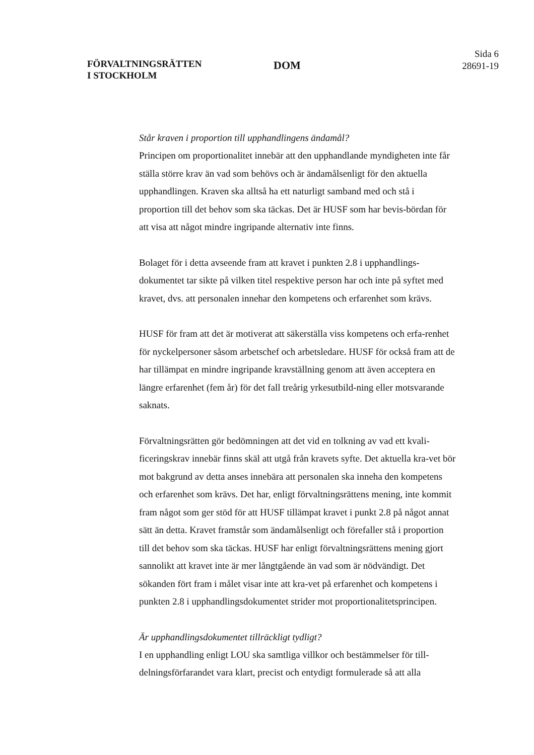FÖRVALTNINGSRÄTTEN I STOCKHOLM
DOM
Sida 6
28691-19
Står kraven i proportion till upphandlingens ändamål?
Principen om proportionalitet innebär att den upphandlande myndigheten inte får ställa större krav än vad som behövs och är ändamålsenligt för den aktuella upphandlingen. Kraven ska alltså ha ett naturligt samband med och stå i proportion till det behov som ska täckas. Det är HUSF som har bevis-bördan för att visa att något mindre ingripande alternativ inte finns.
Bolaget för i detta avseende fram att kravet i punkten 2.8 i upphandlings-dokumentet tar sikte på vilken titel respektive person har och inte på syftet med kravet, dvs. att personalen innehar den kompetens och erfarenhet som krävs.
HUSF för fram att det är motiverat att säkerställa viss kompetens och erfa-renhet för nyckelpersoner såsom arbetschef och arbetsledare. HUSF för också fram att de har tillämpat en mindre ingripande kravställning genom att även acceptera en längre erfarenhet (fem år) för det fall treårig yrkesutbild-ning eller motsvarande saknats.
Förvaltningsrätten gör bedömningen att det vid en tolkning av vad ett kvali-ficeringskrav innebär finns skäl att utgå från kravets syfte. Det aktuella kra-vet bör mot bakgrund av detta anses innebära att personalen ska inneha den kompetens och erfarenhet som krävs. Det har, enligt förvaltningsrättens mening, inte kommit fram något som ger stöd för att HUSF tillämpat kravet i punkt 2.8 på något annat sätt än detta. Kravet framstår som ändamålsenligt och förefaller stå i proportion till det behov som ska täckas. HUSF har enligt förvaltningsrättens mening gjort sannolikt att kravet inte är mer långtgående än vad som är nödvändigt. Det sökanden fört fram i målet visar inte att kra-vet på erfarenhet och kompetens i punkten 2.8 i upphandlingsdokumentet strider mot proportionalitetsprincipen.
Är upphandlingsdokumentet tillräckligt tydligt?
I en upphandling enligt LOU ska samtliga villkor och bestämmelser för till-delningsförfarandet vara klart, precist och entydigt formulerade så att alla